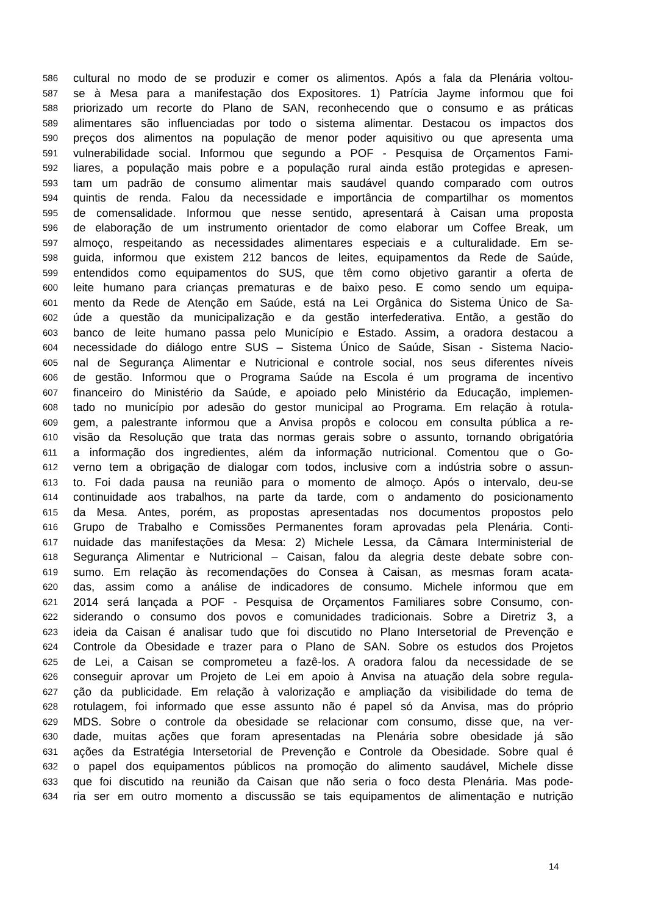586 cultural no modo de se produzir e comer os alimentos. Após a fala da Plenária voltou-
587 se à Mesa para a manifestação dos Expositores. 1) Patrícia Jayme informou que foi
588 priorizado um recorte do Plano de SAN, reconhecendo que o consumo e as práticas
589 alimentares são influenciadas por todo o sistema alimentar. Destacou os impactos dos
590 preços dos alimentos na população de menor poder aquisitivo ou que apresenta uma
591 vulnerabilidade social. Informou que segundo a POF - Pesquisa de Orçamentos Fami-
592 liares, a população mais pobre e a população rural ainda estão protegidas e apresen-
593 tam um padrão de consumo alimentar mais saudável quando comparado com outros
594 quintis de renda. Falou da necessidade e importância de compartilhar os momentos
595 de comensalidade. Informou que nesse sentido, apresentará à Caisan uma proposta
596 de elaboração de um instrumento orientador de como elaborar um Coffee Break, um
597 almoço, respeitando as necessidades alimentares especiais e a culturalidade. Em se-
598 guida, informou que existem 212 bancos de leites, equipamentos da Rede de Saúde,
599 entendidos como equipamentos do SUS, que têm como objetivo garantir a oferta de
600 leite humano para crianças prematuras e de baixo peso. E como sendo um equipa-
601 mento da Rede de Atenção em Saúde, está na Lei Orgânica do Sistema Único de Sa-
602 úde a questão da municipalização e da gestão interfederativa. Então, a gestão do
603 banco de leite humano passa pelo Município e Estado. Assim, a oradora destacou a
604 necessidade do diálogo entre SUS – Sistema Único de Saúde, Sisan - Sistema Nacio-
605 nal de Segurança Alimentar e Nutricional e controle social, nos seus diferentes níveis
606 de gestão. Informou que o Programa Saúde na Escola é um programa de incentivo
607 financeiro do Ministério da Saúde, e apoiado pelo Ministério da Educação, implemen-
608 tado no município por adesão do gestor municipal ao Programa. Em relação à rotula-
609 gem, a palestrante informou que a Anvisa propôs e colocou em consulta pública a re-
610 visão da Resolução que trata das normas gerais sobre o assunto, tornando obrigatória
611 a informação dos ingredientes, além da informação nutricional. Comentou que o Go-
612 verno tem a obrigação de dialogar com todos, inclusive com a indústria sobre o assun-
613 to. Foi dada pausa na reunião para o momento de almoço. Após o intervalo, deu-se
614 continuidade aos trabalhos, na parte da tarde, com o andamento do posicionamento
615 da Mesa. Antes, porém, as propostas apresentadas nos documentos propostos pelo
616 Grupo de Trabalho e Comissões Permanentes foram aprovadas pela Plenária. Conti-
617 nuidade das manifestações da Mesa: 2) Michele Lessa, da Câmara Interministerial de
618 Segurança Alimentar e Nutricional – Caisan, falou da alegria deste debate sobre con-
619 sumo. Em relação às recomendações do Consea à Caisan, as mesmas foram acata-
620 das, assim como a análise de indicadores de consumo. Michele informou que em
621 2014 será lançada a POF - Pesquisa de Orçamentos Familiares sobre Consumo, con-
622 siderando o consumo dos povos e comunidades tradicionais. Sobre a Diretriz 3, a
623 ideia da Caisan é analisar tudo que foi discutido no Plano Intersetorial de Prevenção e
624 Controle da Obesidade e trazer para o Plano de SAN. Sobre os estudos dos Projetos
625 de Lei, a Caisan se comprometeu a fazê-los. A oradora falou da necessidade de se
626 conseguir aprovar um Projeto de Lei em apoio à Anvisa na atuação dela sobre regula-
627 ção da publicidade. Em relação à valorização e ampliação da visibilidade do tema de
628 rotulagem, foi informado que esse assunto não é papel só da Anvisa, mas do próprio
629 MDS. Sobre o controle da obesidade se relacionar com consumo, disse que, na ver-
630 dade, muitas ações que foram apresentadas na Plenária sobre obesidade já são
631 ações da Estratégia Intersetorial de Prevenção e Controle da Obesidade. Sobre qual é
632 o papel dos equipamentos públicos na promoção do alimento saudável, Michele disse
633 que foi discutido na reunião da Caisan que não seria o foco desta Plenária. Mas pode-
634 ria ser em outro momento a discussão se tais equipamentos de alimentação e nutrição
14